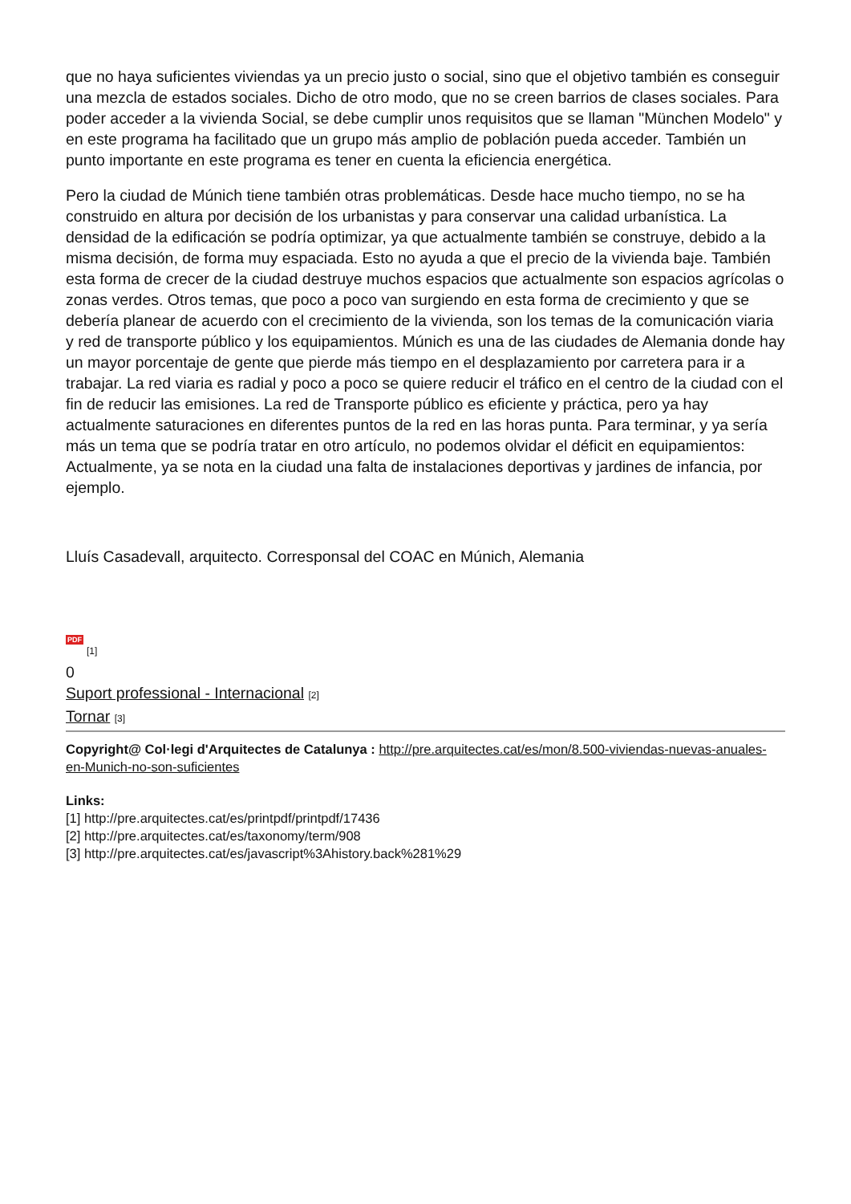que no haya suficientes viviendas ya un precio justo o social, sino que el objetivo también es conseguir una mezcla de estados sociales. Dicho de otro modo, que no se creen barrios de clases sociales. Para poder acceder a la vivienda Social, se debe cumplir unos requisitos que se llaman "München Modelo" y en este programa ha facilitado que un grupo más amplio de población pueda acceder. También un punto importante en este programa es tener en cuenta la eficiencia energética.
Pero la ciudad de Múnich tiene también otras problemáticas. Desde hace mucho tiempo, no se ha construido en altura por decisión de los urbanistas y para conservar una calidad urbanística. La densidad de la edificación se podría optimizar, ya que actualmente también se construye, debido a la misma decisión, de forma muy espaciada. Esto no ayuda a que el precio de la vivienda baje. También esta forma de crecer de la ciudad destruye muchos espacios que actualmente son espacios agrícolas o zonas verdes. Otros temas, que poco a poco van surgiendo en esta forma de crecimiento y que se debería planear de acuerdo con el crecimiento de la vivienda, son los temas de la comunicación viaria y red de transporte público y los equipamientos. Múnich es una de las ciudades de Alemania donde hay un mayor porcentaje de gente que pierde más tiempo en el desplazamiento por carretera para ir a trabajar. La red viaria es radial y poco a poco se quiere reducir el tráfico en el centro de la ciudad con el fin de reducir las emisiones. La red de Transporte público es eficiente y práctica, pero ya hay actualmente saturaciones en diferentes puntos de la red en las horas punta. Para terminar, y ya sería más un tema que se podría tratar en otro artículo, no podemos olvidar el déficit en equipamientos: Actualmente, ya se nota en la ciudad una falta de instalaciones deportivas y jardines de infancia, por ejemplo.
Lluís Casadevall, arquitecto. Corresponsal del COAC en Múnich, Alemania
PDF
[1]
0
Suport professional - Internacional [2]
Tornar [3]
Copyright@ Col·legi d'Arquitectes de Catalunya : http://pre.arquitectes.cat/es/mon/8.500-viviendas-nuevas-anuales-en-Munich-no-son-suficientes
Links:
[1] http://pre.arquitectes.cat/es/printpdf/printpdf/17436
[2] http://pre.arquitectes.cat/es/taxonomy/term/908
[3] http://pre.arquitectes.cat/es/javascript%3Ahistory.back%281%29